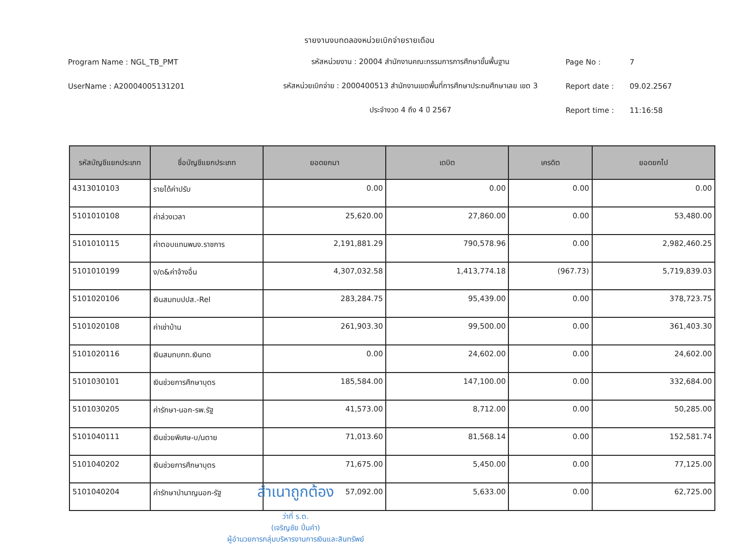รายงานงบทดลองหน่วยเบิกจ่ายรายเดือน
Program Name : NGL_TB_PMT
รหัสหน่วยงาน : 20004 สำนักงานคณะกรรมการการศึกษาขั้นพื้นฐาน
Page No :
7
UserName : A20004005131201
รหัสหน่วยเบิกจ่าย : 2000400513 สำนักงานเขตพื้นที่การศึกษาประถมศึกษาเลย เขต 3
Report date :
09.02.2567
ประจำงวด 4 ถึง 4 ปี 2567
Report time :
11:16:58
| รหัสบัญชีแยกประเภท | ชื่อบัญชีแยกประเภท | ยอดยกมา | เดบิต | เครดิต | ยอดยกไป |
| --- | --- | --- | --- | --- | --- |
| 4313010103 | รายได้ค่าปรับ | 0.00 | 0.00 | 0.00 | 0.00 |
| 5101010108 | ค่าล่วงเวลา | 25,620.00 | 27,860.00 | 0.00 | 53,480.00 |
| 5101010115 | ค่าตอบแทนพนง.ราชการ | 2,191,881.29 | 790,578.96 | 0.00 | 2,982,460.25 |
| 5101010199 | ง/ด&ค่าจ้างอื่น | 4,307,032.58 | 1,413,774.18 | (967.73) | 5,719,839.03 |
| 5101020106 | เงินสมทบปปส.-Rel | 283,284.75 | 95,439.00 | 0.00 | 378,723.75 |
| 5101020108 | ค่าเช่าบ้าน | 261,903.30 | 99,500.00 | 0.00 | 361,403.30 |
| 5101020116 | เงินสมทบกท.เงินทด | 0.00 | 24,602.00 | 0.00 | 24,602.00 |
| 5101030101 | เงินช่วยการศึกษาบุตร | 185,584.00 | 147,100.00 | 0.00 | 332,684.00 |
| 5101030205 | ค่ารักษา-นอก-รพ.รัฐ | 41,573.00 | 8,712.00 | 0.00 | 50,285.00 |
| 5101040111 | เงินช่วยพิเศษ-บ/นตาย | 71,013.60 | 81,568.14 | 0.00 | 152,581.74 |
| 5101040202 | เงินช่วยการศึกษาบุตร | 71,675.00 | 5,450.00 | 0.00 | 77,125.00 |
| 5101040204 | ค่ารักษาบำนาญนอก-รัฐ | 57,092.00 | 5,633.00 | 0.00 | 62,725.00 |
ว่าที่ ร.ต.
(เจริญชัย ปิ่นคำ)
ผู้อำนวยการกลุ่มบริหารงานการเงินและสินทรัพย์
สำเนาถูกต้อง